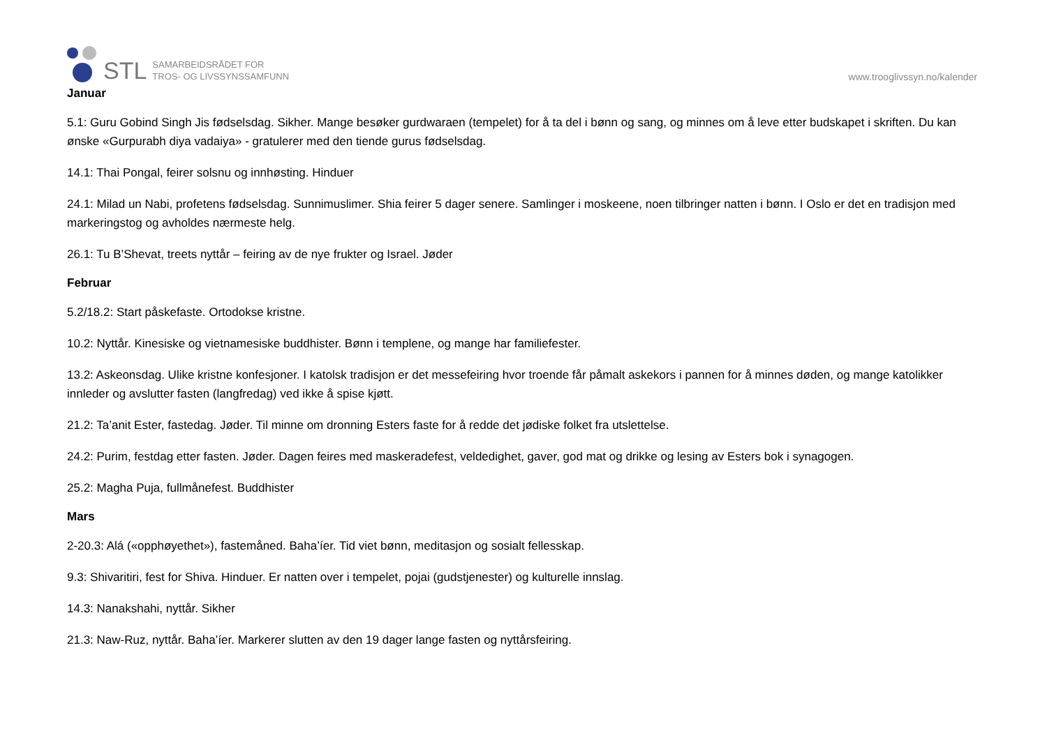STL
SAMARBEIDSRÅDET FOR
TROS- OG LIVSSYNSSAMFUNN
www.trooglivssyn.no/kalender
Januar
5.1: Guru Gobind Singh Jis fødselsdag. Sikher. Mange besøker gurdwaraen (tempelet) for å ta del i bønn og sang, og minnes om å leve etter budskapet i skriften. Du kan ønske «Gurpurabh diya vadaiya» - gratulerer med den tiende gurus fødselsdag.
14.1: Thai Pongal, feirer solsnu og innhøsting. Hinduer
24.1: Milad un Nabi, profetens fødselsdag. Sunnimuslimer. Shia feirer 5 dager senere. Samlinger i moskeene, noen tilbringer natten i bønn. I Oslo er det en tradisjon med markeringstog og avholdes nærmeste helg.
26.1: Tu B’Shevat, treets nyttår – feiring av de nye frukter og Israel. Jøder
Februar
5.2/18.2: Start påskefaste. Ortodokse kristne.
10.2: Nyttår. Kinesiske og vietnamesiske buddhister. Bønn i templene, og mange har familiefester.
13.2: Askeonsdag. Ulike kristne konfesjoner. I katolsk tradisjon er det messefeiring hvor troende får påmalt askekors i pannen for å minnes døden, og mange katolikker innleder og avslutter fasten (langfredag) ved ikke å spise kjøtt.
21.2: Ta’anit Ester, fastedag. Jøder. Til minne om dronning Esters faste for å redde det jødiske folket fra utslettelse.
24.2: Purim, festdag etter fasten. Jøder. Dagen feires med maskeradefest, veldedighet, gaver, god mat og drikke og lesing av Esters bok i synagogen.
25.2: Magha Puja, fullmånefest. Buddhister
Mars
2-20.3: Alá («opphøyethet»), fastemåned. Baha’íer. Tid viet bønn, meditasjon og sosialt fellesskap.
9.3: Shivaritiri, fest for Shiva. Hinduer. Er natten over i tempelet, pojai (gudstjenester) og kulturelle innslag.
14.3: Nanakshahi, nyttår. Sikher
21.3: Naw-Ruz, nyttår. Baha’íer. Markerer slutten av den 19 dager lange fasten og nyttårsfeiring.